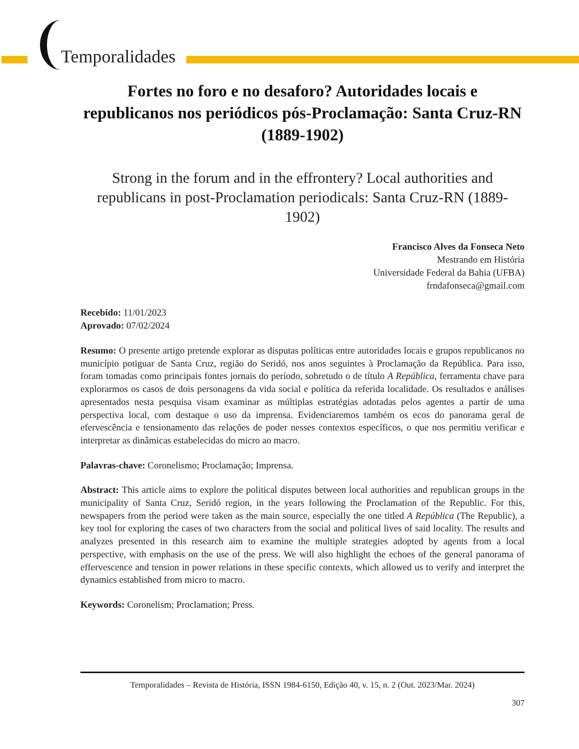Temporalidades
Fortes no foro e no desaforo? Autoridades locais e republicanos nos periódicos pós-Proclamação: Santa Cruz-RN (1889-1902)
Strong in the forum and in the effrontery? Local authorities and republicans in post-Proclamation periodicals: Santa Cruz-RN (1889-1902)
Francisco Alves da Fonseca Neto
Mestrando em História
Universidade Federal da Bahia (UFBA)
frndafonseca@gmail.com
Recebido: 11/01/2023
Aprovado: 07/02/2024
Resumo: O presente artigo pretende explorar as disputas políticas entre autoridades locais e grupos republicanos no município potiguar de Santa Cruz, região do Seridó, nos anos seguintes à Proclamação da República. Para isso, foram tomadas como principais fontes jornais do período, sobretudo o de título A República, ferramenta chave para explorarmos os casos de dois personagens da vida social e política da referida localidade. Os resultados e análises apresentados nesta pesquisa visam examinar as múltiplas estratégias adotadas pelos agentes a partir de uma perspectiva local, com destaque o uso da imprensa. Evidenciaremos também os ecos do panorama geral de efervescência e tensionamento das relações de poder nesses contextos específicos, o que nos permitiu verificar e interpretar as dinâmicas estabelecidas do micro ao macro.
Palavras-chave: Coronelismo; Proclamação; Imprensa.
Abstract: This article aims to explore the political disputes between local authorities and republican groups in the municipality of Santa Cruz, Seridó region, in the years following the Proclamation of the Republic. For this, newspapers from the period were taken as the main source, especially the one titled A República (The Republic), a key tool for exploring the cases of two characters from the social and political lives of said locality. The results and analyzes presented in this research aim to examine the multiple strategies adopted by agents from a local perspective, with emphasis on the use of the press. We will also highlight the echoes of the general panorama of effervescence and tension in power relations in these specific contexts, which allowed us to verify and interpret the dynamics established from micro to macro.
Keywords: Coronelism; Proclamation; Press.
Temporalidades – Revista de História, ISSN 1984-6150, Edição 40, v. 15, n. 2 (Out. 2023/Mar. 2024)
307